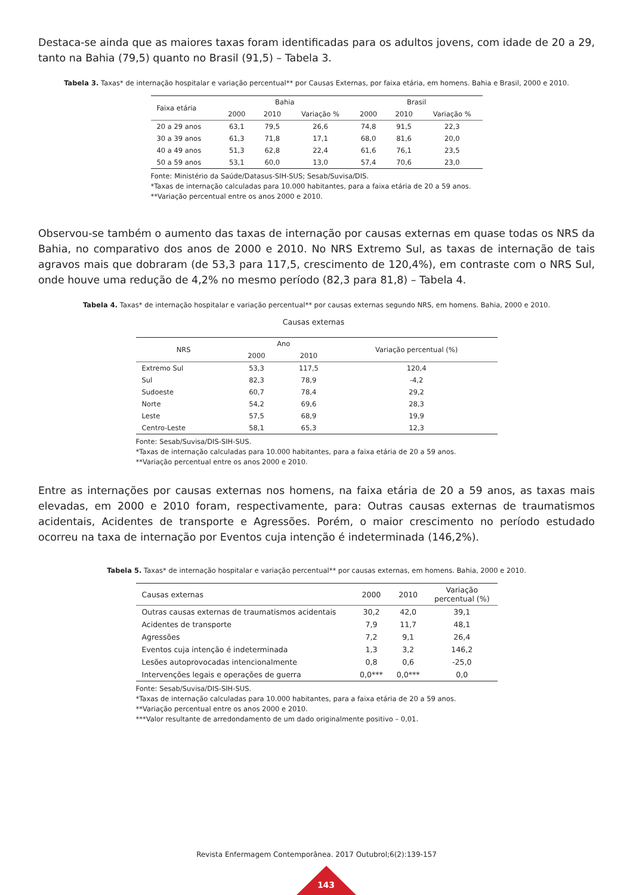Destaca-se ainda que as maiores taxas foram identificadas para os adultos jovens, com idade de 20 a 29, tanto na Bahia (79,5) quanto no Brasil (91,5) – Tabela 3.
Tabela 3. Taxas* de internação hospitalar e variação percentual** por Causas Externas, por faixa etária, em homens. Bahia e Brasil, 2000 e 2010.
| Faixa etária | Bahia | | | Brasil | | |
| --- | --- | --- | --- | --- | --- | --- |
| | 2000 | 2010 | Variação % | 2000 | 2010 | Variação % |
| 20 a 29 anos | 63,1 | 79,5 | 26,6 | 74,8 | 91,5 | 22,3 |
| 30 a 39 anos | 61,3 | 71,8 | 17,1 | 68,0 | 81,6 | 20,0 |
| 40 a 49 anos | 51,3 | 62,8 | 22,4 | 61,6 | 76,1 | 23,5 |
| 50 a 59 anos | 53,1 | 60,0 | 13,0 | 57,4 | 70,6 | 23,0 |
Fonte: Ministério da Saúde/Datasus-SIH-SUS; Sesab/Suvisa/DIS.
*Taxas de internação calculadas para 10.000 habitantes, para a faixa etária de 20 a 59 anos.
**Variação percentual entre os anos 2000 e 2010.
Observou-se também o aumento das taxas de internação por causas externas em quase todas os NRS da Bahia, no comparativo dos anos de 2000 e 2010. No NRS Extremo Sul, as taxas de internação de tais agravos mais que dobraram (de 53,3 para 117,5, crescimento de 120,4%), em contraste com o NRS Sul, onde houve uma redução de 4,2% no mesmo período (82,3 para 81,8) – Tabela 4.
Tabela 4. Taxas* de internação hospitalar e variação percentual** por causas externas segundo NRS, em homens. Bahia, 2000 e 2010.
Causas externas
| NRS | Ano | | Variação percentual (%) |
| --- | --- | --- | --- |
| | 2000 | 2010 | |
| Extremo Sul | 53,3 | 117,5 | 120,4 |
| Sul | 82,3 | 78,9 | -4,2 |
| Sudoeste | 60,7 | 78,4 | 29,2 |
| Norte | 54,2 | 69,6 | 28,3 |
| Leste | 57,5 | 68,9 | 19,9 |
| Centro-Leste | 58,1 | 65,3 | 12,3 |
Fonte: Sesab/Suvisa/DIS-SIH-SUS.
*Taxas de internação calculadas para 10.000 habitantes, para a faixa etária de 20 a 59 anos.
**Variação percentual entre os anos 2000 e 2010.
Entre as internações por causas externas nos homens, na faixa etária de 20 a 59 anos, as taxas mais elevadas, em 2000 e 2010 foram, respectivamente, para: Outras causas externas de traumatismos acidentais, Acidentes de transporte e Agressões. Porém, o maior crescimento no período estudado ocorreu na taxa de internação por Eventos cuja intenção é indeterminada (146,2%).
Tabela 5. Taxas* de internação hospitalar e variação percentual** por causas externas, em homens. Bahia, 2000 e 2010.
| Causas externas | 2000 | 2010 | Variação percentual (%) |
| --- | --- | --- | --- |
| Outras causas externas de traumatismos acidentais | 30,2 | 42,0 | 39,1 |
| Acidentes de transporte | 7,9 | 11,7 | 48,1 |
| Agressões | 7,2 | 9,1 | 26,4 |
| Eventos cuja intenção é indeterminada | 1,3 | 3,2 | 146,2 |
| Lesões autoprovocadas intencionalmente | 0,8 | 0,6 | -25,0 |
| Intervenções legais e operações de guerra | 0,0*** | 0,0*** | 0,0 |
Fonte: Sesab/Suvisa/DIS-SIH-SUS.
*Taxas de internação calculadas para 10.000 habitantes, para a faixa etária de 20 a 59 anos.
**Variação percentual entre os anos 2000 e 2010.
***Valor resultante de arredondamento de um dado originalmente positivo – 0,01.
Revista Enfermagem Contemporânea. 2017 Outubrol;6(2):139-157
143